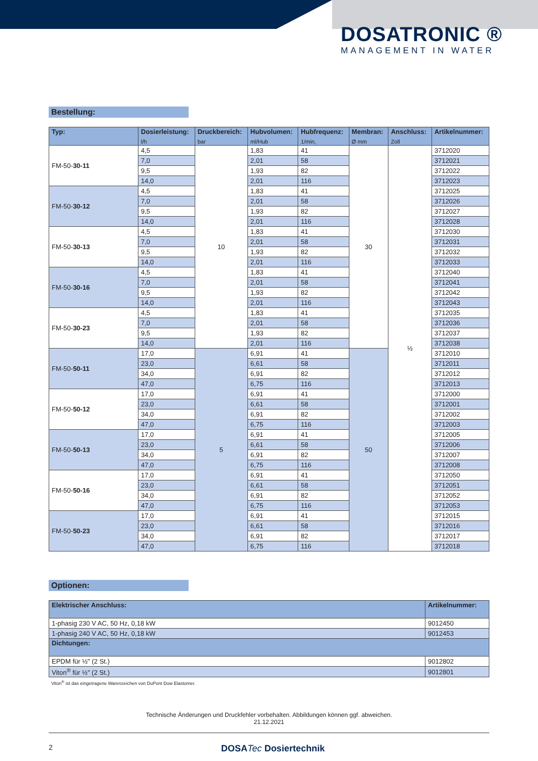DOSATRONIC ®
MANAGEMENT IN WATER
Bestellung:
| Typ: | Dosierleistung: l/h | Druckbereich: bar | Hubvolumen: ml/Hub | Hubfrequenz: 1/min, | Membran: Ø mm | Anschluss: Zoll | Artikelnummer: |
| --- | --- | --- | --- | --- | --- | --- | --- |
| FM-50- 30-11 | 4,5 | 10 | 1,83 | 41 | 30 | ½ | 3712020 |
| | 7,0 | | 2,01 | 58 | | | 3712021 |
| | 9,5 | | 1,93 | 82 | | | 3712022 |
| | 14,0 | | 2,01 | 116 | | | 3712023 |
| FM-50- 30-12 | 4,5 | | 1,83 | 41 | | | 3712025 |
| | 7,0 | | 2,01 | 58 | | | 3712026 |
| | 9,5 | | 1,93 | 82 | | | 3712027 |
| | 14,0 | | 2,01 | 116 | | | 3712028 |
| FM-50- 30-13 | 4,5 | | 1,83 | 41 | | | 3712030 |
| | 7,0 | | 2,01 | 58 | | | 3712031 |
| | 9,5 | | 1,93 | 82 | | | 3712032 |
| | 14,0 | | 2,01 | 116 | | | 3712033 |
| FM-50- 30-16 | 4,5 | | 1,83 | 41 | | | 3712040 |
| | 7,0 | | 2,01 | 58 | | | 3712041 |
| | 9,5 | | 1,93 | 82 | | | 3712042 |
| | 14,0 | | 2,01 | 116 | | | 3712043 |
| FM-50- 30-23 | 4,5 | | 1,83 | 41 | | | 3712035 |
| | 7,0 | | 2,01 | 58 | | | 3712036 |
| | 9,5 | | 1,93 | 82 | | | 3712037 |
| | 14,0 | | 2,01 | 116 | | | 3712038 |
| FM-50- 50-11 | 17,0 | 5 | 6,91 | 41 | 50 | | 3712010 |
| | 23,0 | | 6,61 | 58 | | | 3712011 |
| | 34,0 | | 6,91 | 82 | | | 3712012 |
| | 47,0 | | 6,75 | 116 | | | 3712013 |
| FM-50- 50-12 | 17,0 | | 6,91 | 41 | | | 3712000 |
| | 23,0 | | 6,61 | 58 | | | 3712001 |
| | 34,0 | | 6,91 | 82 | | | 3712002 |
| | 47,0 | | 6,75 | 116 | | | 3712003 |
| FM-50- 50-13 | 17,0 | | 6,91 | 41 | | | 3712005 |
| | 23,0 | | 6,61 | 58 | | | 3712006 |
| | 34,0 | | 6,91 | 82 | | | 3712007 |
| | 47,0 | | 6,75 | 116 | | | 3712008 |
| FM-50- 50-16 | 17,0 | | 6,91 | 41 | | | 3712050 |
| | 23,0 | | 6,61 | 58 | | | 3712051 |
| | 34,0 | | 6,91 | 82 | | | 3712052 |
| | 47,0 | | 6,75 | 116 | | | 3712053 |
| FM-50- 50-23 | 17,0 | | 6,91 | 41 | | | 3712015 |
| | 23,0 | | 6,61 | 58 | | | 3712016 |
| | 34,0 | | 6,91 | 82 | | | 3712017 |
| | 47,0 | | 6,75 | 116 | | | 3712018 |
Optionen:
| Elektrischer Anschluss: | Artikelnummer: |
| --- | --- |
| 1-phasig 230 V AC, 50 Hz, 0,18 kW | 9012450 |
| 1-phasig 240 V AC, 50 Hz, 0,18 kW | 9012453 |
| Dichtungen: | |
| EPDM für ½" (2 St.) | 9012802 |
| Viton<sup>®</sup> für ½" (2 St.) | 9012801 |
Viton<sup>®</sup> ist das eingetragene Warenzeichen von DuPont Dow Elastomer.
Technische Änderungen und Druckfehler vorbehalten. Abbildungen können ggf. abweichen.
21.12.2021
2 DOSATec Dosiertechnik